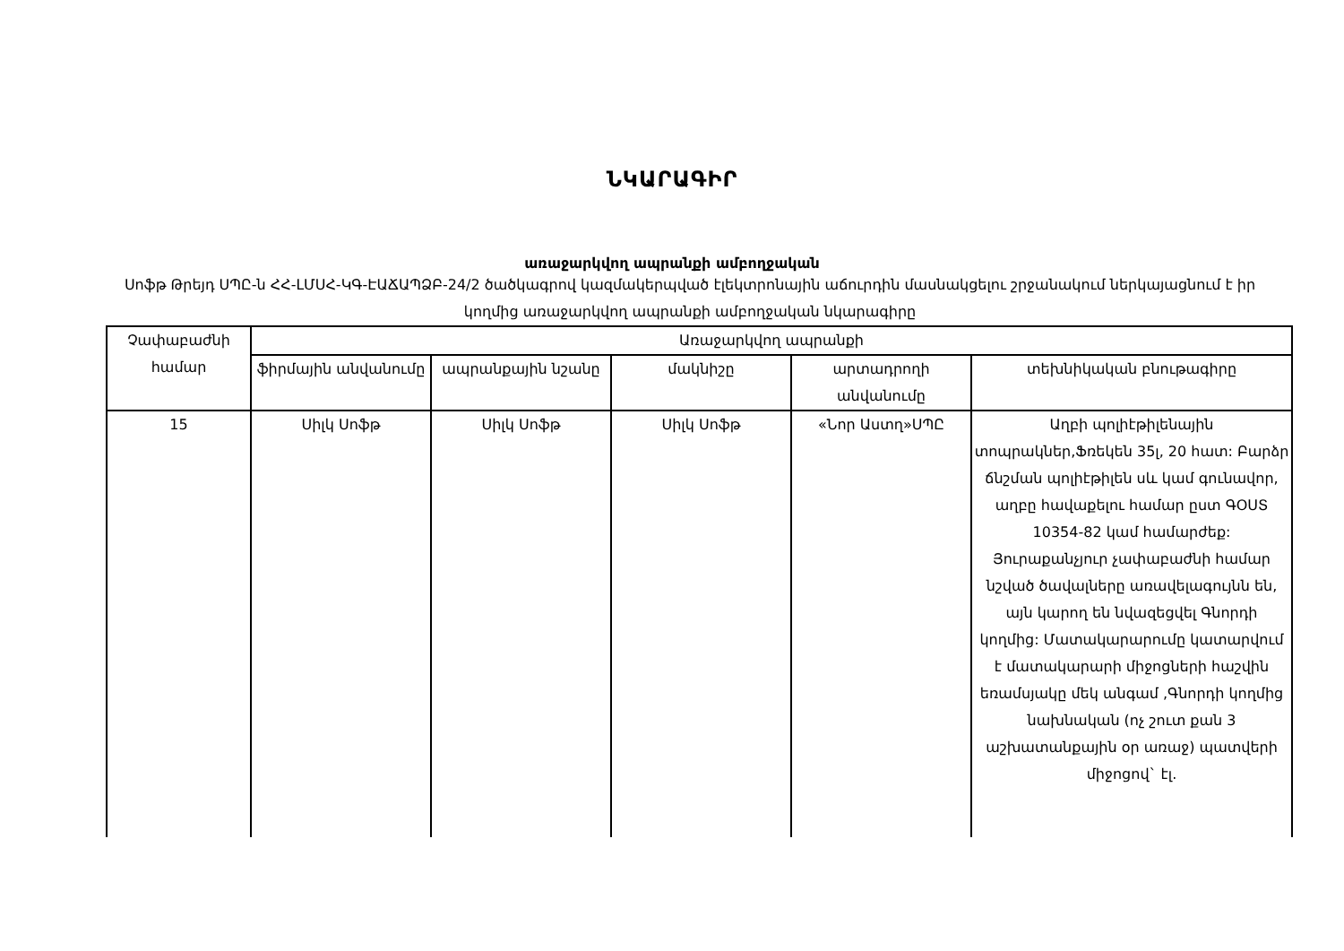ՆԿԱՐԱԳԻՐ
առաջարկվող ապրանքի ամբողջական
Սոֆթ Թրեյդ ՍՊԸ-ն ՀՀ-ԼՄՍՀ-ԿԳ-ԷԱՃԱՊՁԲ-24/2 ծածկագրով կազմակերպված էլեկտրոնային աճուրդին մասնակցելու շրջանակում ներկայացնում է իր կողմից առաջարկվող ապրանքի ամբողջական նկարագիրը
| Չափաբաժնի համար | Առաջարկվող ապրանքի | | | | |
| --- | --- | --- | --- | --- | --- |
| | ֆիրմային անվանումը | ապրանքային նշանը | մակնիշը | արտադրողի անվանումը | տեխնիկական բնութագիրը |
| 15 | Սիլկ Սոֆթ | Սիլկ Սոֆթ | Սիլկ Սոֆթ | «Նոր Աստղ»ՍՊԸ | Աղբի պոլիէթիլենային տոպրակներ,Ֆռեկեն 35լ, 20 հատ: Բարձր ճնշման պոլիէթիլեն սև կամ գունավոր, աղբը հավաքելու համար ըստ ԳՕՍՏ 10354-82 կամ համարժեք: Յուրաքանչյուր չափաբաժնի համար նշված ծավալները առավելագույնն են, այն կարող են նվազեցվել Գնորդի կողմից: Մատակարարումը կատարվում է մատակարարի միջոցների հաշվին եռամսյակը մեկ անգամ ,Գնորդի կողմից նախնական (ոչ շուտ քան 3 աշխատանքային օր առաջ) պատվերի միջոցով` էլ. |